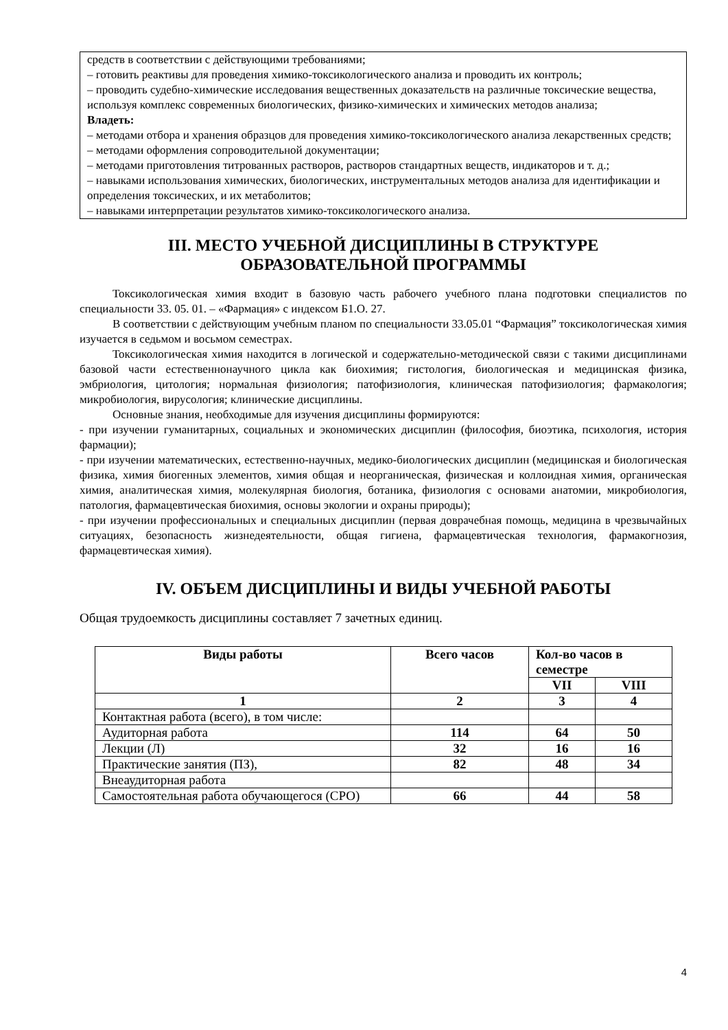средств в соответствии с действующими требованиями;
– готовить реактивы для проведения химико-токсикологического анализа и проводить их контроль;
– проводить судебно-химические исследования вещественных доказательств на различные токсические вещества, используя комплекс современных биологических, физико-химических и химических методов анализа;
Владеть:
– методами отбора и хранения образцов для проведения химико-токсикологического анализа лекарственных средств;
– методами оформления сопроводительной документации;
– методами приготовления титрованных растворов, растворов стандартных веществ, индикаторов и т. д.;
– навыками использования химических, биологических, инструментальных методов анализа для идентификации и определения токсических, и их метаболитов;
– навыками интерпретации результатов химико-токсикологического анализа.
III. МЕСТО УЧЕБНОЙ ДИСЦИПЛИНЫ В СТРУКТУРЕ
ОБРАЗОВАТЕЛЬНОЙ ПРОГРАММЫ
Токсикологическая химия входит в базовую часть рабочего учебного плана подготовки специалистов по специальности 33. 05. 01. – «Фармация» с индексом Б1.О. 27.
В соответствии с действующим учебным планом по специальности 33.05.01 “Фармация” токсикологическая химия изучается в седьмом и восьмом семестрах.
Токсикологическая химия находится в логической и содержательно-методической связи с такими дисциплинами базовой части естественнонаучного цикла как биохимия; гистология, биологическая и медицинская физика, эмбриология, цитология; нормальная физиология; патофизиология, клиническая патофизиология; фармакология; микробиология, вирусология; клинические дисциплины.
Основные знания, необходимые для изучения дисциплины формируются:
- при изучении гуманитарных, социальных и экономических дисциплин (философия, биоэтика, психология, история фармации);
- при изучении математических, естественно-научных, медико-биологических дисциплин (медицинская и биологическая физика, химия биогенных элементов, химия общая и неорганическая, физическая и коллоидная химия, органическая химия, аналитическая химия, молекулярная биология, ботаника, физиология с основами анатомии, микробиология, патология, фармацевтическая биохимия, основы экологии и охраны природы);
- при изучении профессиональных и специальных дисциплин (первая доврачебная помощь, медицина в чрезвычайных ситуациях, безопасность жизнедеятельности, общая гигиена, фармацевтическая технология, фармакогнозия, фармацевтическая химия).
IV. ОБЪЕМ ДИСЦИПЛИНЫ И ВИДЫ УЧЕБНОЙ РАБОТЫ
Общая трудоемкость дисциплины составляет 7 зачетных единиц.
| Виды работы | Всего часов | Кол-во часов в семестре | |
| --- | --- | --- | --- |
| | | VII | VIII |
| 1 | 2 | 3 | 4 |
| Контактная работа (всего), в том числе: | | | |
| Аудиторная работа | 114 | 64 | 50 |
| Лекции (Л) | 32 | 16 | 16 |
| Практические занятия (ПЗ), | 82 | 48 | 34 |
| Внеаудиторная работа | | | |
| Самостоятельная работа обучающегося (СРО) | 66 | 44 | 58 |
4